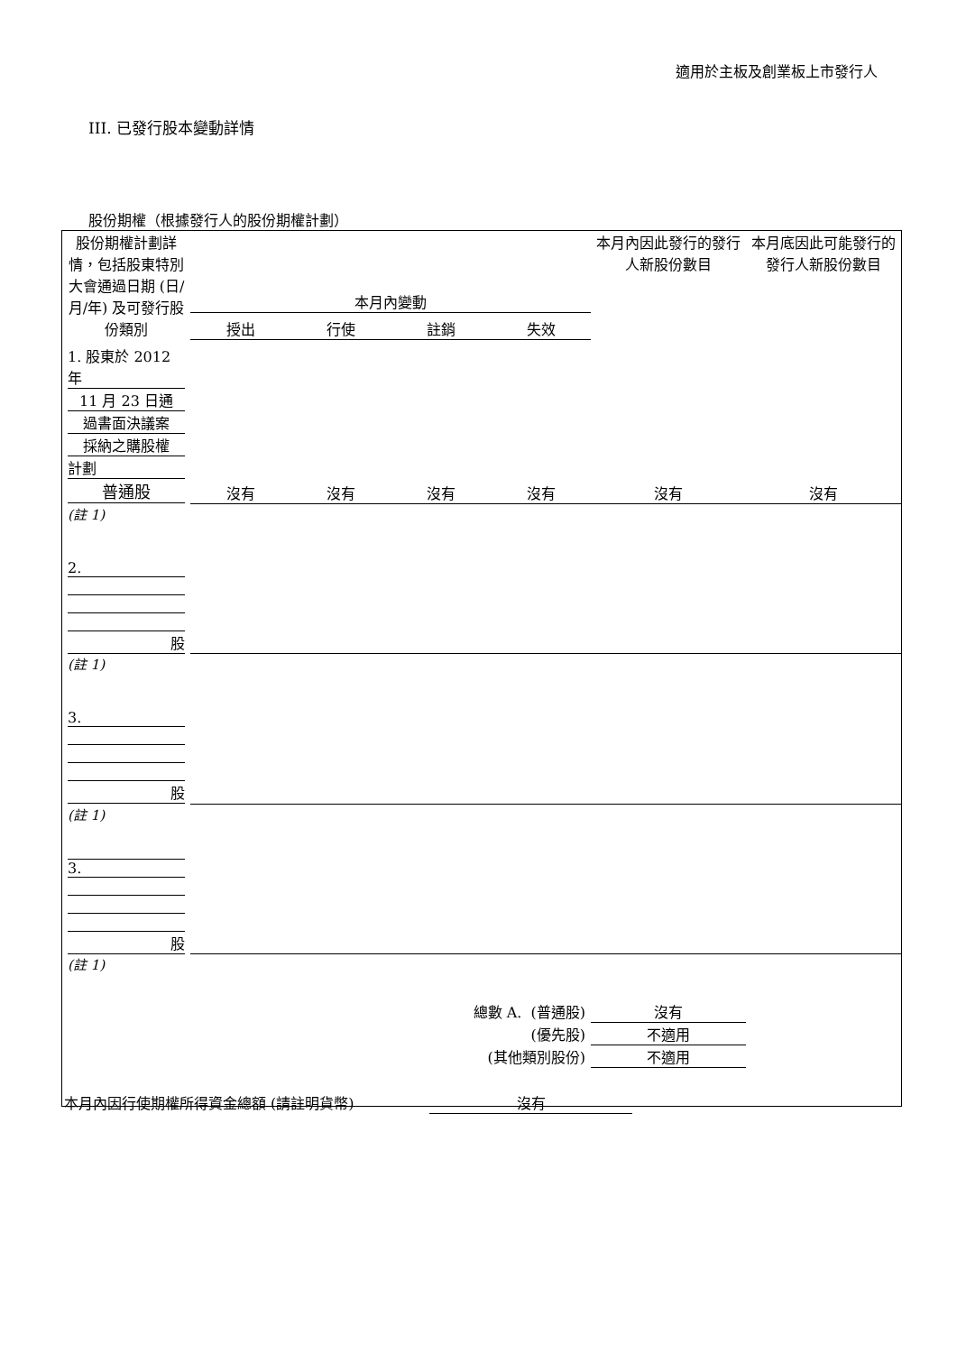適用於主板及創業板上市發行人
III. 已發行股本變動詳情
股份期權（根據發行人的股份期權計劃）
| 股份期權計劃詳情，包括股東特別大會通過日期 (日/月/年) 及可發行股份類別 | 本月內變動 | | | | 本月內因此發行的發行人新股份數目 | 本月底因此可能發行的發行人新股份數目 |
| --- | --- | --- | --- | --- | --- | --- |
| | 授出 | 行使 | 註銷 | 失效 | | |
| 1. 股東於 2012 年 11 月 23 日通 過書面決議案 採納之購股權 計劃 普通股 | 沒有 | 沒有 | 沒有 | 沒有 | 沒有 | 沒有 |
| (註 1) | | | | | | |
| 2. 股 | | | | | | |
| (註 1) | | | | | | |
| 3. 股 | | | | | | |
| (註 1) | | | | | | |
| 3. 股 | | | | | | |
| (註 1) | | | | | | |
| 總數 A. (普通股) | | | | | 沒有 | |
| (優先股) | | | | | 不適用 | |
| (其他類別股份) | | | | | 不適用 | |
本月內因行使期權所得資金總額 (請註明貨幣) 沒有